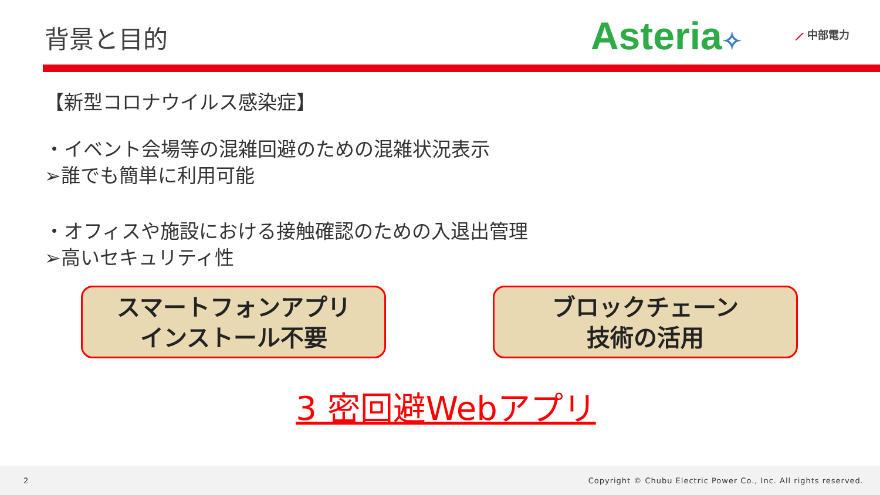背景と目的
Asteria✧ ⟋ 中部電力
【新型コロナウイルス感染症】
・イベント会場等の混雑回避のための混雑状況表示
➢誰でも簡単に利用可能
・オフィスや施設における接触確認のための入退出管理
➢高いセキュリティ性
スマートフォンアプリ
インストール不要
ブロックチェーン
技術の活用
3 密回避Webアプリ
2 Copyright © Chubu Electric Power Co., Inc. All rights reserved.